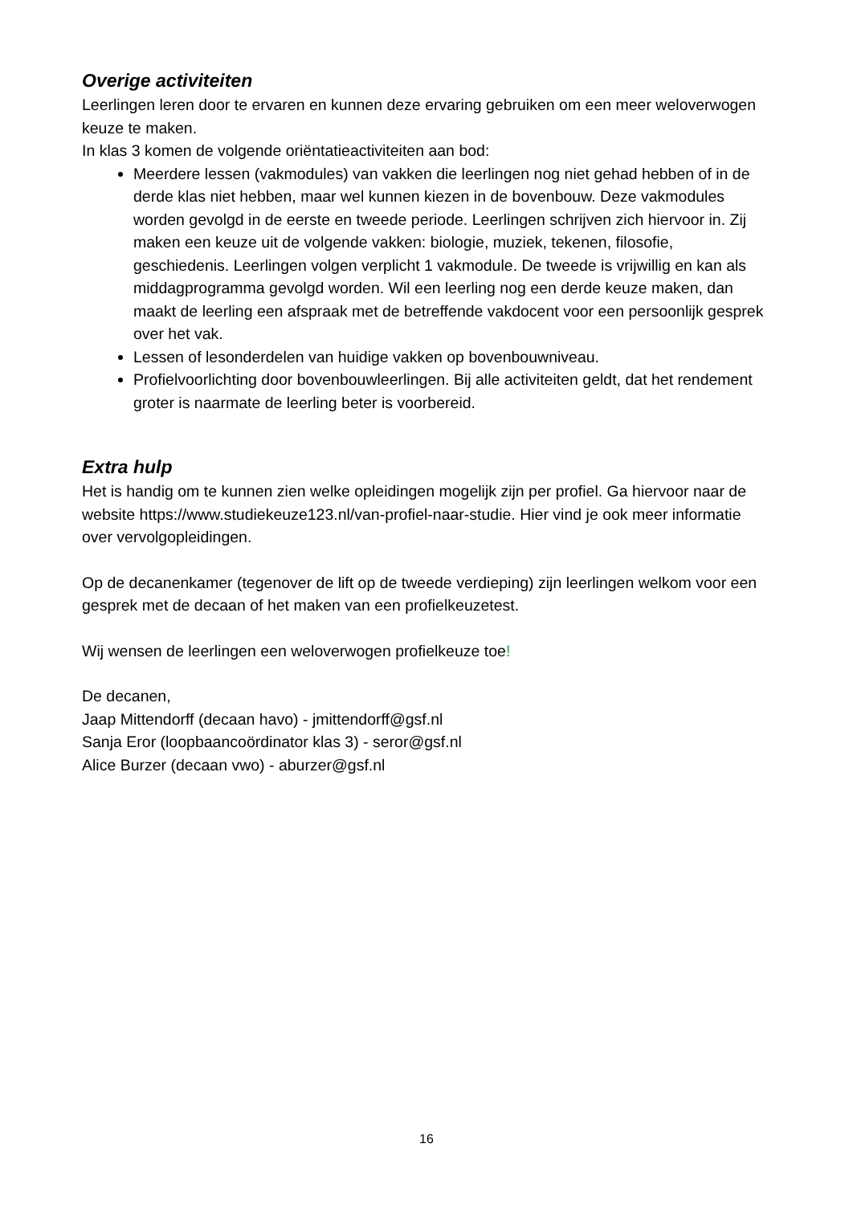Overige activiteiten
Leerlingen leren door te ervaren en kunnen deze ervaring gebruiken om een meer weloverwogen keuze te maken.
In klas 3 komen de volgende oriëntatieactiviteiten aan bod:
Meerdere lessen (vakmodules) van vakken die leerlingen nog niet gehad hebben of in de derde klas niet hebben, maar wel kunnen kiezen in de bovenbouw. Deze vakmodules worden gevolgd in de eerste en tweede periode. Leerlingen schrijven zich hiervoor in. Zij maken een keuze uit de volgende vakken: biologie, muziek, tekenen, filosofie, geschiedenis. Leerlingen volgen verplicht 1 vakmodule. De tweede is vrijwillig en kan als middagprogramma gevolgd worden. Wil een leerling nog een derde keuze maken, dan maakt de leerling een afspraak met de betreffende vakdocent voor een persoonlijk gesprek over het vak.
Lessen of lesonderdelen van huidige vakken op bovenbouwniveau.
Profielvoorlichting door bovenbouwleerlingen. Bij alle activiteiten geldt, dat het rendement groter is naarmate de leerling beter is voorbereid.
Extra hulp
Het is handig om te kunnen zien welke opleidingen mogelijk zijn per profiel. Ga hiervoor naar de website https://www.studiekeuze123.nl/van-profiel-naar-studie. Hier vind je ook meer informatie over vervolgopleidingen.
Op de decanenkamer (tegenover de lift op de tweede verdieping) zijn leerlingen welkom voor een gesprek met de decaan of het maken van een profielkeuzetest.
Wij wensen de leerlingen een weloverwogen profielkeuze toe!
De decanen,
Jaap Mittendorff (decaan havo) - jmittendorff@gsf.nl
Sanja Eror (loopbaancoördinator klas 3) - seror@gsf.nl
Alice Burzer (decaan vwo) - aburzer@gsf.nl
16